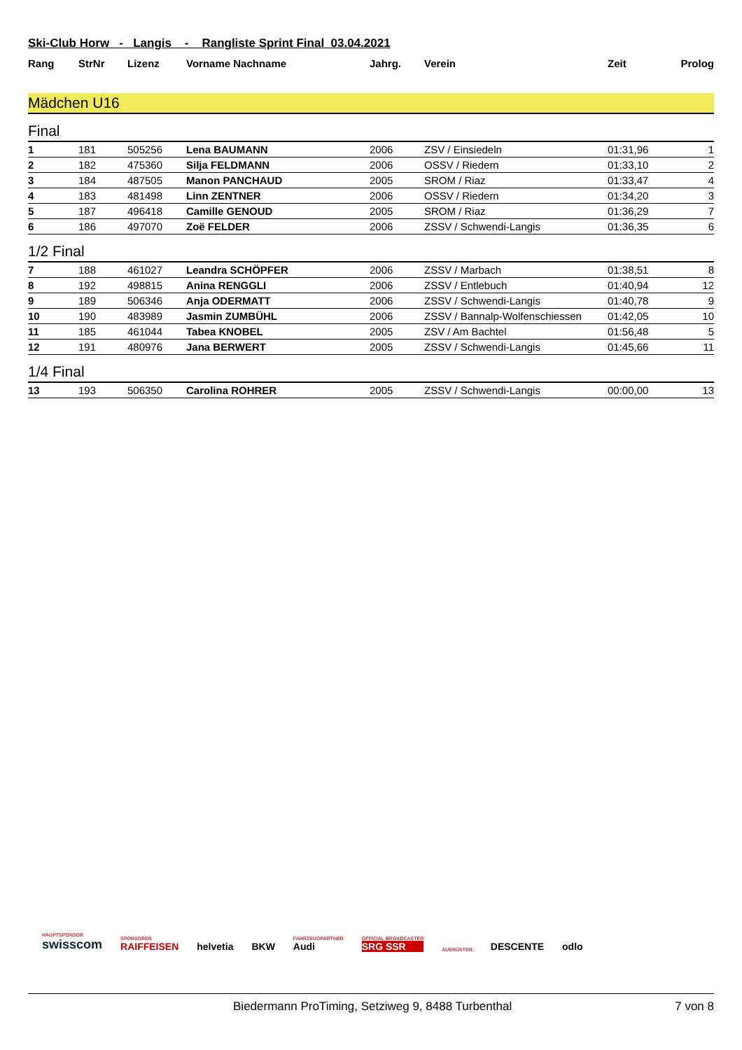Ski-Club Horw - Langis - Rangliste Sprint Final 03.04.2021
| Rang | StrNr | Lizenz | Vorname Nachname | Jahrg. | Verein | Zeit | Prolog |
| --- | --- | --- | --- | --- | --- | --- | --- |
| Mädchen U16 | | | | | | | |
| Final | | | | | | | |
| 1 | 181 | 505256 | Lena BAUMANN | 2006 | ZSV / Einsiedeln | 01:31,96 | 1 |
| 2 | 182 | 475360 | Silja FELDMANN | 2006 | OSSV / Riedern | 01:33,10 | 2 |
| 3 | 184 | 487505 | Manon PANCHAUD | 2005 | SROM / Riaz | 01:33,47 | 4 |
| 4 | 183 | 481498 | Linn ZENTNER | 2006 | OSSV / Riedern | 01:34,20 | 3 |
| 5 | 187 | 496418 | Camille GENOUD | 2005 | SROM / Riaz | 01:36,29 | 7 |
| 6 | 186 | 497070 | Zoë FELDER | 2006 | ZSSV / Schwendi-Langis | 01:36,35 | 6 |
| 1/2 Final | | | | | | | |
| 7 | 188 | 461027 | Leandra SCHÖPFER | 2006 | ZSSV / Marbach | 01:38,51 | 8 |
| 8 | 192 | 498815 | Anina RENGGLI | 2006 | ZSSV / Entlebuch | 01:40,94 | 12 |
| 9 | 189 | 506346 | Anja ODERMATT | 2006 | ZSSV / Schwendi-Langis | 01:40,78 | 9 |
| 10 | 190 | 483989 | Jasmin ZUMBÜHL | 2006 | ZSSV / Bannalp-Wolfenschiessen | 01:42,05 | 10 |
| 11 | 185 | 461044 | Tabea KNOBEL | 2005 | ZSV / Am Bachtel | 01:56,48 | 5 |
| 12 | 191 | 480976 | Jana BERWERT | 2005 | ZSSV / Schwendi-Langis | 01:45,66 | 11 |
| 1/4 Final | | | | | | | |
| 13 | 193 | 506350 | Carolina ROHRER | 2005 | ZSSV / Schwendi-Langis | 00:00,00 | 13 |
HAUPTSPONSOR
swisscom
SPONSOREN
RAIFFEISEN
helvetia
BKW
FAHRZEUGPARTNER
Audi
OFFICIAL BROADCASTER
SRG SSR
AUSRÜSTER
DESCENTE
odlo
Biedermann ProTiming, Setziweg 9, 8488 Turbenthal 7 von 8